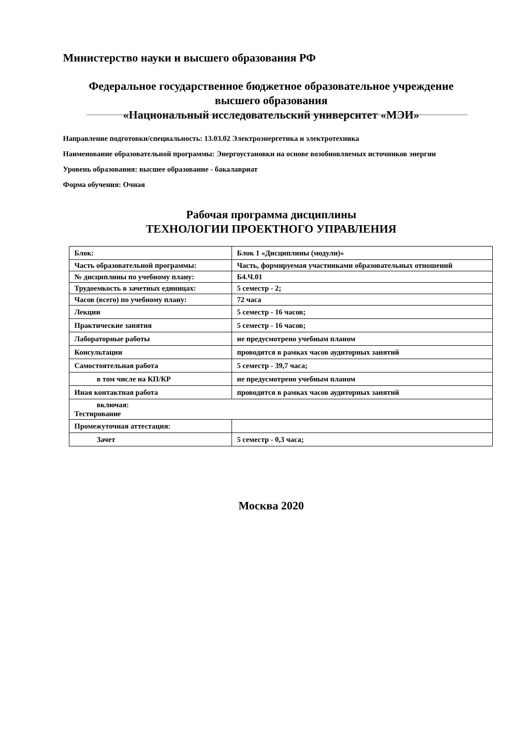Министерство науки и высшего образования РФ
Федеральное государственное бюджетное образовательное учреждение
высшего образования
«Национальный исследовательский университет «МЭИ»
Направление подготовки/специальность: 13.03.02 Электроэнергетика и электротехника
Наименование образовательной программы: Энергоустановки на основе возобновляемых источников энергии
Уровень образования: высшее образование - бакалавриат
Форма обучения: Очная
Рабочая программа дисциплины
ТЕХНОЛОГИИ ПРОЕКТНОГО УПРАВЛЕНИЯ
| Блок: | Блок 1 «Дисциплины (модули)» |
| Часть образовательной программы: | Часть, формируемая участниками образовательных отношений |
| № дисциплины по учебному плану: | Б4.Ч.01 |
| Трудоемкость в зачетных единицах: | 5 семестр - 2; |
| Часов (всего) по учебному плану: | 72 часа |
| Лекции | 5 семестр - 16 часов; |
| Практические занятия | 5 семестр - 16 часов; |
| Лабораторные работы | не предусмотрено учебным планом |
| Консультации | проводится в рамках часов аудиторных занятий |
| Самостоятельная работа | 5 семестр - 39,7 часа; |
| в том числе на КП/КР | не предусмотрено учебным планом |
| Иная контактная работа | проводится в рамках часов аудиторных занятий |
| включая: Тестирование | |
| Промежуточная аттестация: | |
| Зачет | 5 семестр - 0,3 часа; |
Москва 2020